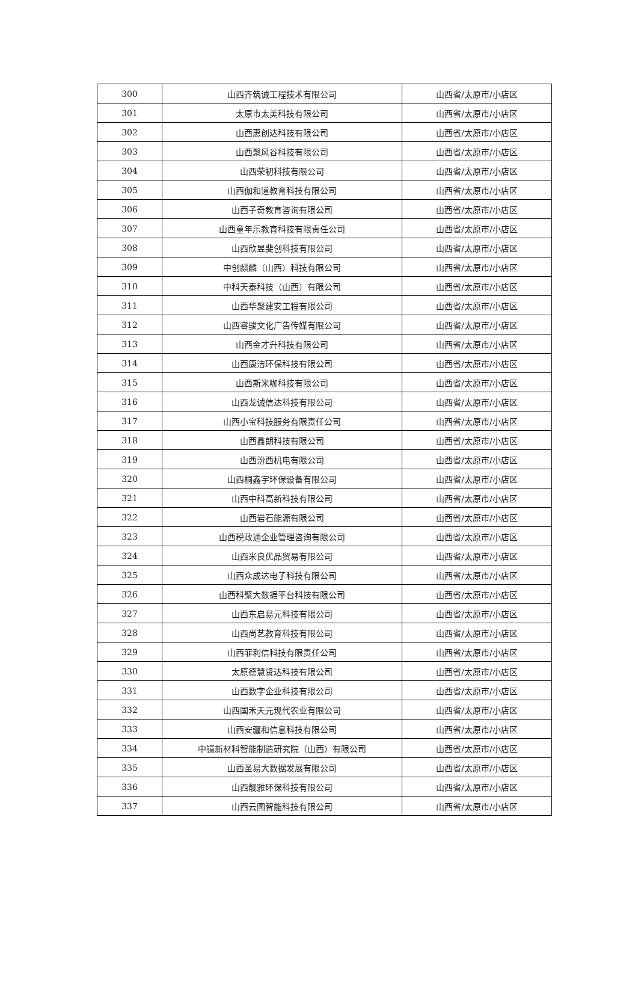| 300 | 山西齐筑诚工程技术有限公司 | 山西省/太原市/小店区 |
| 301 | 太原市太美科技有限公司 | 山西省/太原市/小店区 |
| 302 | 山西惠创达科技有限公司 | 山西省/太原市/小店区 |
| 303 | 山西聚风谷科技有限公司 | 山西省/太原市/小店区 |
| 304 | 山西荣初科技有限公司 | 山西省/太原市/小店区 |
| 305 | 山西伽和道教育科技有限公司 | 山西省/太原市/小店区 |
| 306 | 山西子奇教育咨询有限公司 | 山西省/太原市/小店区 |
| 307 | 山西童年乐教育科技有限责任公司 | 山西省/太原市/小店区 |
| 308 | 山西欣昱斐创科技有限公司 | 山西省/太原市/小店区 |
| 309 | 中创麒麟（山西）科技有限公司 | 山西省/太原市/小店区 |
| 310 | 中科天泰科技（山西）有限公司 | 山西省/太原市/小店区 |
| 311 | 山西华聚建安工程有限公司 | 山西省/太原市/小店区 |
| 312 | 山西睿骏文化广告传媒有限公司 | 山西省/太原市/小店区 |
| 313 | 山西金才升科技有限公司 | 山西省/太原市/小店区 |
| 314 | 山西康洁环保科技有限公司 | 山西省/太原市/小店区 |
| 315 | 山西斯米咖科技有限公司 | 山西省/太原市/小店区 |
| 316 | 山西龙诚信达科技有限公司 | 山西省/太原市/小店区 |
| 317 | 山西小宝科技服务有限责任公司 | 山西省/太原市/小店区 |
| 318 | 山西鑫朗科技有限公司 | 山西省/太原市/小店区 |
| 319 | 山西汾西机电有限公司 | 山西省/太原市/小店区 |
| 320 | 山西桐鑫宇环保设备有限公司 | 山西省/太原市/小店区 |
| 321 | 山西中科高新科技有限公司 | 山西省/太原市/小店区 |
| 322 | 山西岩石能源有限公司 | 山西省/太原市/小店区 |
| 323 | 山西税政通企业管理咨询有限公司 | 山西省/太原市/小店区 |
| 324 | 山西米良优品贸易有限公司 | 山西省/太原市/小店区 |
| 325 | 山西众成达电子科技有限公司 | 山西省/太原市/小店区 |
| 326 | 山西科聚大数据平台科技有限公司 | 山西省/太原市/小店区 |
| 327 | 山西东启易元科技有限公司 | 山西省/太原市/小店区 |
| 328 | 山西尚艺教育科技有限公司 | 山西省/太原市/小店区 |
| 329 | 山西菲利信科技有限责任公司 | 山西省/太原市/小店区 |
| 330 | 太原德慧贤达科技有限公司 | 山西省/太原市/小店区 |
| 331 | 山西数字企业科技有限公司 | 山西省/太原市/小店区 |
| 332 | 山西国禾天元现代农业有限公司 | 山西省/太原市/小店区 |
| 333 | 山西安疆和信息科技有限公司 | 山西省/太原市/小店区 |
| 334 | 中镱新材料智能制造研究院（山西）有限公司 | 山西省/太原市/小店区 |
| 335 | 山西圣易大数据发展有限公司 | 山西省/太原市/小店区 |
| 336 | 山西靓雅环保科技有限公司 | 山西省/太原市/小店区 |
| 337 | 山西云图智能科技有限公司 | 山西省/太原市/小店区 |